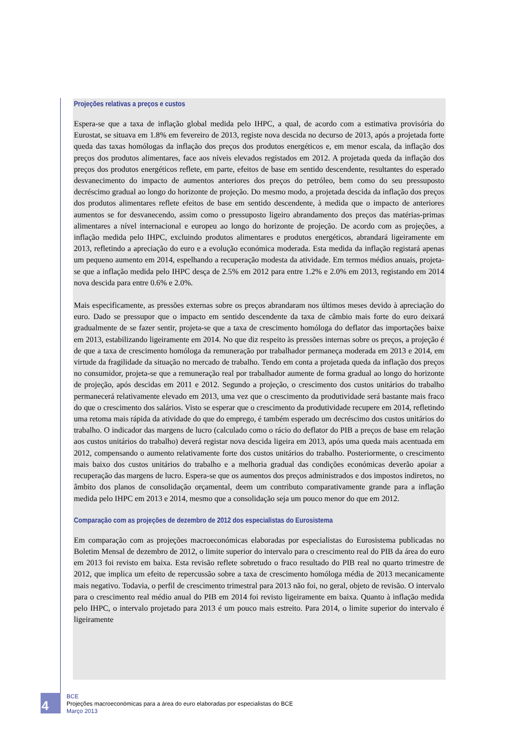Projeções relativas a preços e custos
Espera-se que a taxa de inflação global medida pelo IHPC, a qual, de acordo com a estimativa provisória do Eurostat, se situava em 1.8% em fevereiro de 2013, registe nova descida no decurso de 2013, após a projetada forte queda das taxas homólogas da inflação dos preços dos produtos energéticos e, em menor escala, da inflação dos preços dos produtos alimentares, face aos níveis elevados registados em 2012. A projetada queda da inflação dos preços dos produtos energéticos reflete, em parte, efeitos de base em sentido descendente, resultantes do esperado desvanecimento do impacto de aumentos anteriores dos preços do petróleo, bem como do seu pressuposto decréscimo gradual ao longo do horizonte de projeção. Do mesmo modo, a projetada descida da inflação dos preços dos produtos alimentares reflete efeitos de base em sentido descendente, à medida que o impacto de anteriores aumentos se for desvanecendo, assim como o pressuposto ligeiro abrandamento dos preços das matérias-primas alimentares a nível internacional e europeu ao longo do horizonte de projeção. De acordo com as projeções, a inflação medida pelo IHPC, excluindo produtos alimentares e produtos energéticos, abrandará ligeiramente em 2013, refletindo a apreciação do euro e a evolução económica moderada. Esta medida da inflação registará apenas um pequeno aumento em 2014, espelhando a recuperação modesta da atividade. Em termos médios anuais, projeta-se que a inflação medida pelo IHPC desça de 2.5% em 2012 para entre 1.2% e 2.0% em 2013, registando em 2014 nova descida para entre 0.6% e 2.0%.
Mais especificamente, as pressões externas sobre os preços abrandaram nos últimos meses devido à apreciação do euro. Dado se pressupor que o impacto em sentido descendente da taxa de câmbio mais forte do euro deixará gradualmente de se fazer sentir, projeta-se que a taxa de crescimento homóloga do deflator das importações baixe em 2013, estabilizando ligeiramente em 2014. No que diz respeito às pressões internas sobre os preços, a projeção é de que a taxa de crescimento homóloga da remuneração por trabalhador permaneça moderada em 2013 e 2014, em virtude da fragilidade da situação no mercado de trabalho. Tendo em conta a projetada queda da inflação dos preços no consumidor, projeta-se que a remuneração real por trabalhador aumente de forma gradual ao longo do horizonte de projeção, após descidas em 2011 e 2012. Segundo a projeção, o crescimento dos custos unitários do trabalho permanecerá relativamente elevado em 2013, uma vez que o crescimento da produtividade será bastante mais fraco do que o crescimento dos salários. Visto se esperar que o crescimento da produtividade recupere em 2014, refletindo uma retoma mais rápida da atividade do que do emprego, é também esperado um decréscimo dos custos unitários do trabalho. O indicador das margens de lucro (calculado como o rácio do deflator do PIB a preços de base em relação aos custos unitários do trabalho) deverá registar nova descida ligeira em 2013, após uma queda mais acentuada em 2012, compensando o aumento relativamente forte dos custos unitários do trabalho. Posteriormente, o crescimento mais baixo dos custos unitários do trabalho e a melhoria gradual das condições económicas deverão apoiar a recuperação das margens de lucro. Espera-se que os aumentos dos preços administrados e dos impostos indiretos, no âmbito dos planos de consolidação orçamental, deem um contributo comparativamente grande para a inflação medida pelo IHPC em 2013 e 2014, mesmo que a consolidação seja um pouco menor do que em 2012.
Comparação com as projeções de dezembro de 2012 dos especialistas do Eurosistema
Em comparação com as projeções macroeconómicas elaboradas por especialistas do Eurosistema publicadas no Boletim Mensal de dezembro de 2012, o limite superior do intervalo para o crescimento real do PIB da área do euro em 2013 foi revisto em baixa. Esta revisão reflete sobretudo o fraco resultado do PIB real no quarto trimestre de 2012, que implica um efeito de repercussão sobre a taxa de crescimento homóloga média de 2013 mecanicamente mais negativo. Todavia, o perfil de crescimento trimestral para 2013 não foi, no geral, objeto de revisão. O intervalo para o crescimento real médio anual do PIB em 2014 foi revisto ligeiramente em baixa. Quanto à inflação medida pelo IHPC, o intervalo projetado para 2013 é um pouco mais estreito. Para 2014, o limite superior do intervalo é ligeiramente
4
BCE
Projeções macroeconómicas para a área do euro elaboradas por especialistas do BCE
Março 2013